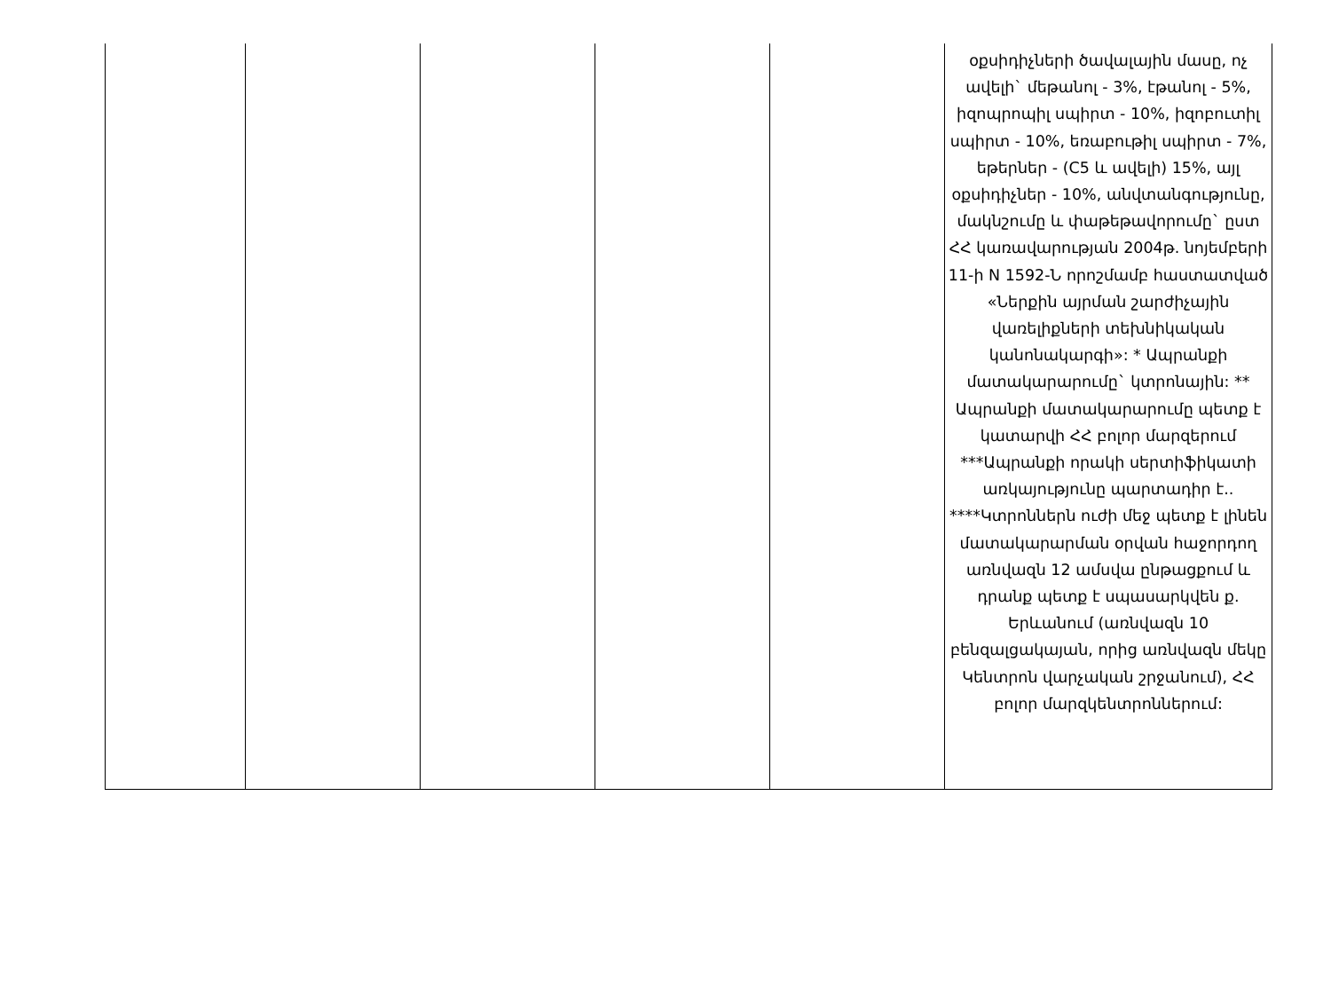| | | | | | օքսիդիչների ծավալային մասը, ոչ ավելի` մեթանոլ - 3%, էթանոլ - 5%, իզոպրոպիլ սպիրտ - 10%, իզոբուտիլ սպիրտ - 10%, եռաբութիլ սպիրտ - 7%, եթերներ - (C5 և ավելի) 15%, այլ օքսիդիչներ - 10%, անվտանգությունը, մակնշումը և փաթեթավորումը` ըստ ՀՀ կառավարության 2004թ. նոյեմբերի 11-ի N 1592-Ն որոշմամբ հաստատված «Ներքին այրման շարժիչային վառելիքների տեխնիկական կանոնակարգի»: * Ապրանքի մատակարարումը` կտրոնային: ** Ապրանքի մատակարարումը պետք է կատարվի ՀՀ բոլոր մարզերում ***Ապրանքի որակի սերտիֆիկատի առկայությունը պարտադիր է.. ****Կտրոններն ուժի մեջ պետք է լինեն մատակարարման օրվան հաջորդող առնվազն 12 ամսվա ընթացքում և դրանք պետք է սպասարկվեն ք. Երևանում (առնվազն 10 բենզալցակայան, որից առնվազն մեկը Կենտրոն վարչական շրջանում), ՀՀ բոլոր մարզկենտրոններում: |